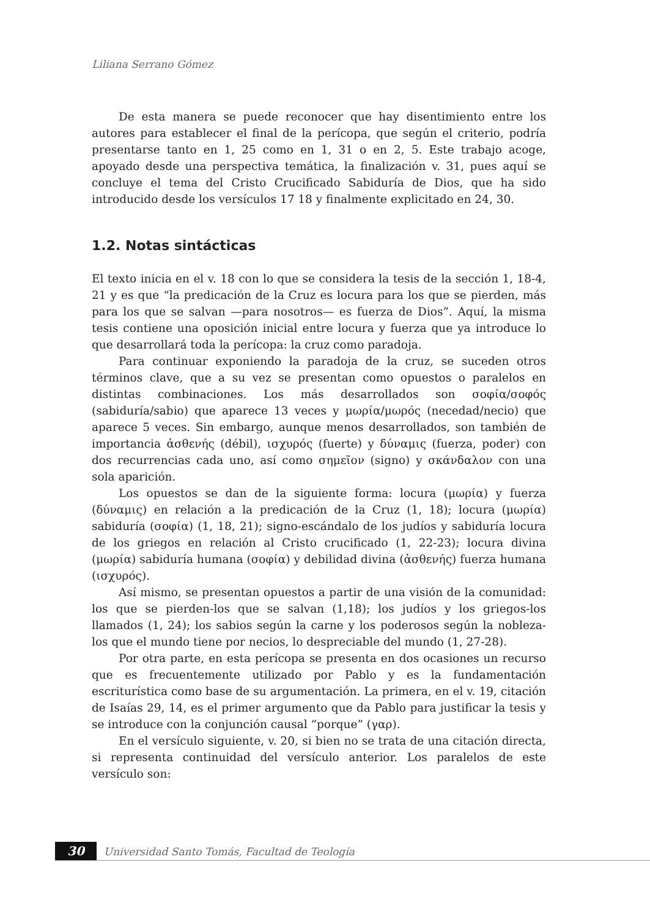Liliana Serrano Gómez
De esta manera se puede reconocer que hay disentimiento entre los autores para establecer el final de la perícopa, que según el criterio, podría presentarse tanto en 1, 25 como en 1, 31 o en 2, 5. Este trabajo acoge, apoyado desde una perspectiva temática, la finalización v. 31, pues aquí se concluye el tema del Cristo Crucificado Sabiduría de Dios, que ha sido introducido desde los versículos 17 18 y finalmente explicitado en 24, 30.
1.2. Notas sintácticas
El texto inicia en el v. 18 con lo que se considera la tesis de la sección 1, 18-4, 21 y es que “la predicación de la Cruz es locura para los que se pierden, más para los que se salvan —para nosotros— es fuerza de Dios”. Aquí, la misma tesis contiene una oposición inicial entre locura y fuerza que ya introduce lo que desarrollará toda la perícopa: la cruz como paradoja.
Para continuar exponiendo la paradoja de la cruz, se suceden otros términos clave, que a su vez se presentan como opuestos o paralelos en distintas combinaciones. Los más desarrollados son σοφία/σοφός (sabiduría/sabio) que aparece 13 veces y μωρία/μωρός (necedad/necio) que aparece 5 veces. Sin embargo, aunque menos desarrollados, son también de importancia ἀσθενής (débil), ισχυρός (fuerte) y δύναμις (fuerza, poder) con dos recurrencias cada uno, así como σημεῖον (signo) y σκάνδαλον con una sola aparición.
Los opuestos se dan de la siguiente forma: locura (μωρία) y fuerza (δύναμις) en relación a la predicación de la Cruz (1, 18); locura (μωρία) sabiduría (σοφία) (1, 18, 21); signo-escándalo de los judíos y sabiduría locura de los griegos en relación al Cristo crucificado (1, 22-23); locura divina (μωρία) sabiduría humana (σοφία) y debilidad divina (ἀσθενής) fuerza humana (ισχυρός).
Así mismo, se presentan opuestos a partir de una visión de la comunidad: los que se pierden-los que se salvan (1,18); los judíos y los griegos-los llamados (1, 24); los sabios según la carne y los poderosos según la nobleza-los que el mundo tiene por necios, lo despreciable del mundo (1, 27-28).
Por otra parte, en esta perícopa se presenta en dos ocasiones un recurso que es frecuentemente utilizado por Pablo y es la fundamentación escriturística como base de su argumentación. La primera, en el v. 19, citación de Isaías 29, 14, es el primer argumento que da Pablo para justificar la tesis y se introduce con la conjunción causal “porque” (γαρ).
En el versículo siguiente, v. 20, si bien no se trata de una citación directa, si representa continuidad del versículo anterior. Los paralelos de este versículo son:
30 Universidad Santo Tomás, Facultad de Teología